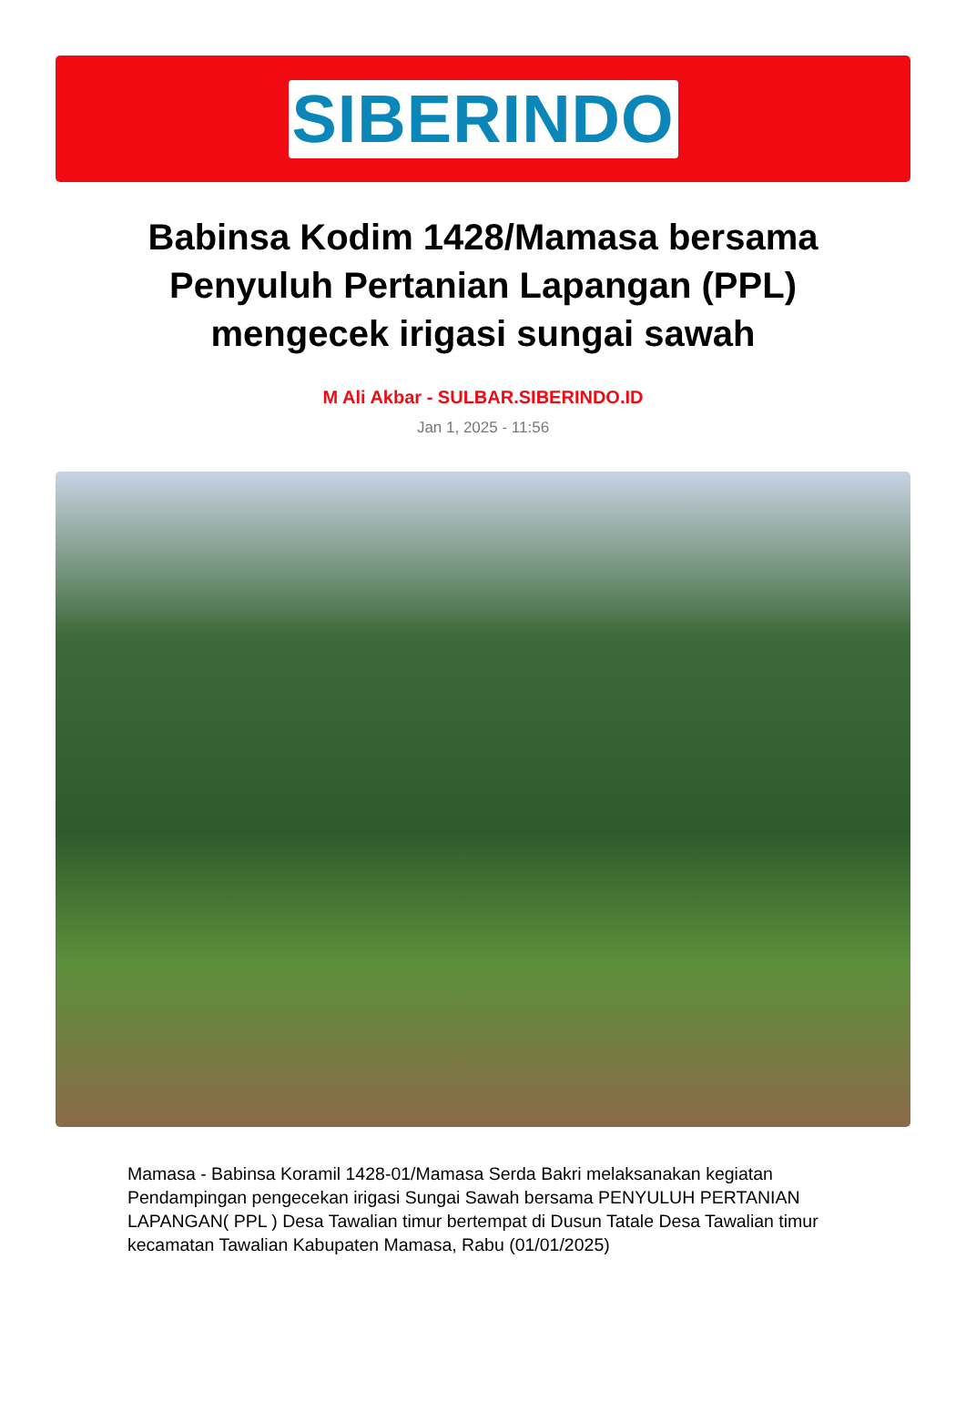SIBERINDO
Babinsa Kodim 1428/Mamasa bersama Penyuluh Pertanian Lapangan (PPL) mengecek irigasi sungai sawah
M Ali Akbar - SULBAR.SIBERINDO.ID
Jan 1, 2025 - 11:56
Mamasa - Babinsa Koramil 1428-01/Mamasa Serda Bakri melaksanakan kegiatan Pendampingan pengecekan irigasi Sungai Sawah bersama PENYULUH PERTANIAN LAPANGAN( PPL ) Desa Tawalian timur bertempat di Dusun Tatale Desa Tawalian timur kecamatan Tawalian Kabupaten Mamasa, Rabu (01/01/2025)